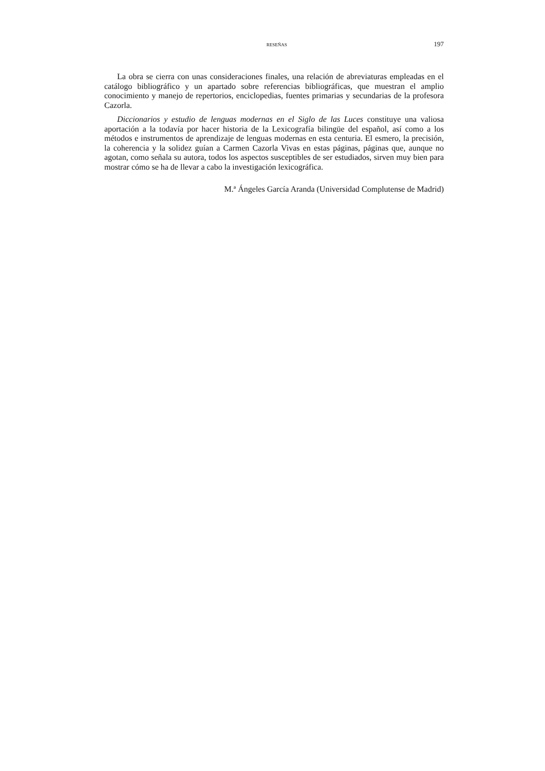RESEÑAS 197
La obra se cierra con unas consideraciones finales, una relación de abreviaturas empleadas en el catálogo bibliográfico y un apartado sobre referencias bibliográficas, que muestran el amplio conocimiento y manejo de repertorios, enciclopedias, fuentes primarias y secundarias de la profesora Cazorla.
Diccionarios y estudio de lenguas modernas en el Siglo de las Luces constituye una valiosa aportación a la todavía por hacer historia de la Lexicografía bilingüe del español, así como a los métodos e instrumentos de aprendizaje de lenguas modernas en esta centuria. El esmero, la precisión, la coherencia y la solidez guían a Carmen Cazorla Vivas en estas páginas, páginas que, aunque no agotan, como señala su autora, todos los aspectos susceptibles de ser estudiados, sirven muy bien para mostrar cómo se ha de llevar a cabo la investigación lexicográfica.
M.ª Ángeles García Aranda (Universidad Complutense de Madrid)